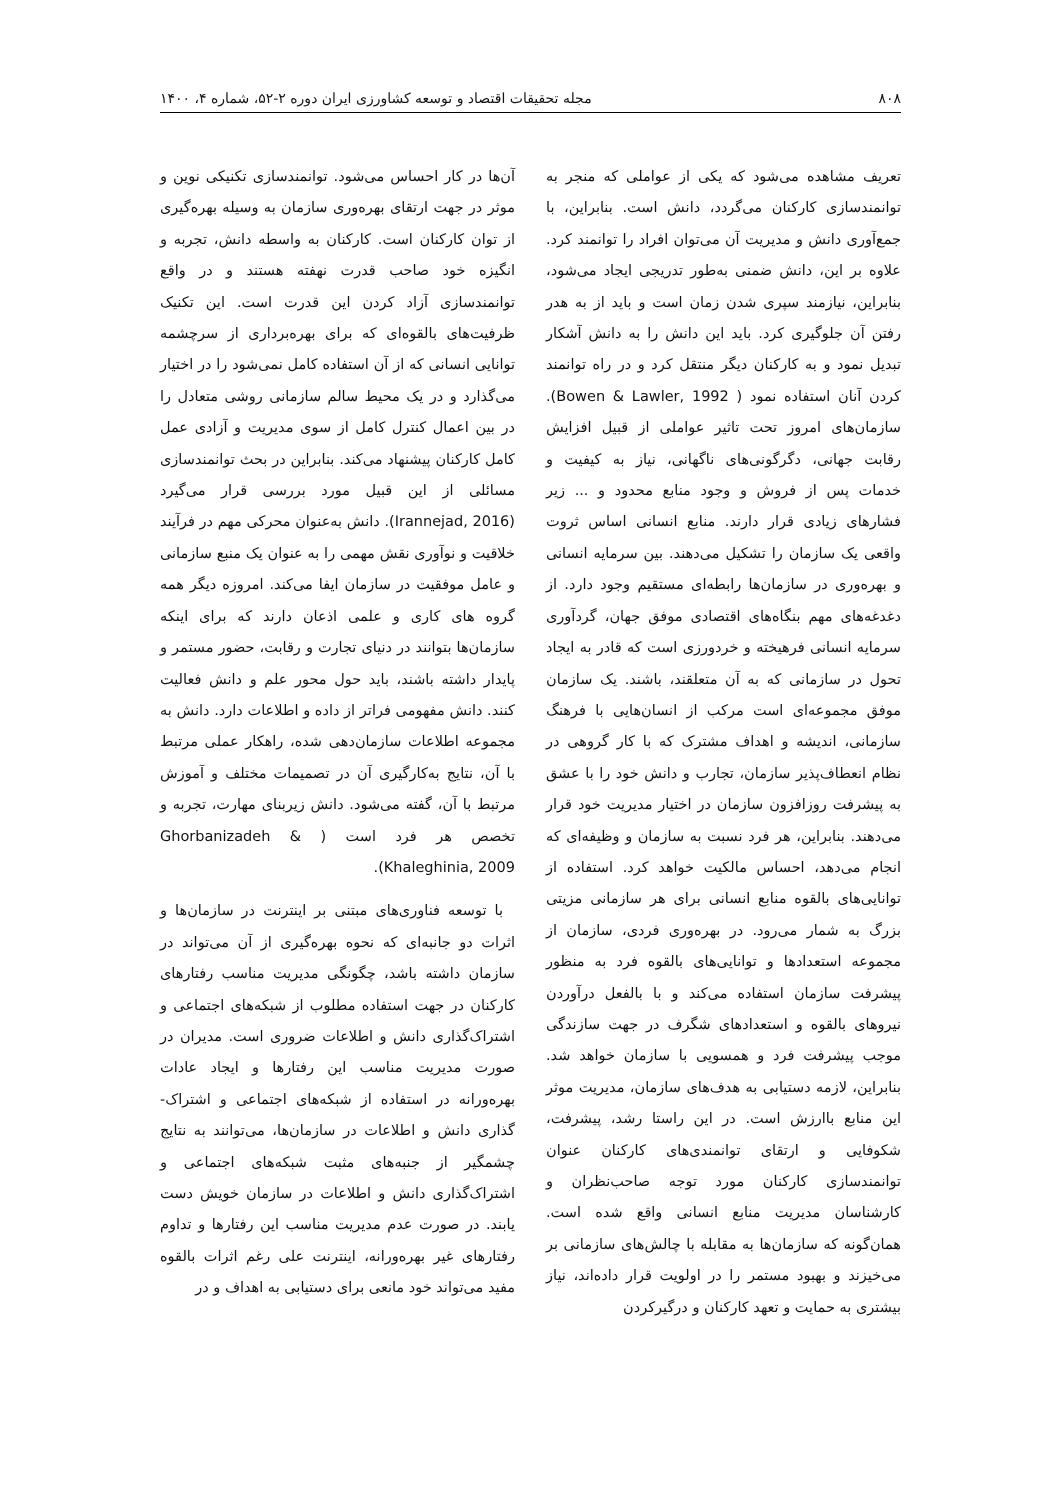۸۰۸ مجله تحقیقات اقتصاد و توسعه کشاورزی ایران دوره ۲-۵۲، شماره ۴، ۱۴۰۰
تعریف مشاهده می‌شود که یکی از عواملی که منجر به توانمندسازی کارکنان می‌گردد، دانش است. بنابراین، با جمع‌آوری دانش و مدیریت آن می‌توان افراد را توانمند کرد. علاوه بر این، دانش ضمنی به‌طور تدریجی ایجاد می‌شود، بنابراین، نیازمند سپری شدن زمان است و باید از به هدر رفتن آن جلوگیری کرد. باید این دانش را به دانش آشکار تبدیل نمود و به کارکنان دیگر منتقل کرد و در راه توانمند کردن آنان استفاده نمود ( Bowen & Lawler, 1992). سازمان‌های امروز تحت تاثیر عواملی از قبیل افزایش رقابت جهانی، دگرگونی‌های ناگهانی، نیاز به کیفیت و خدمات پس از فروش و وجود منابع محدود و ... زیر فشارهای زیادی قرار دارند. منابع انسانی اساس ثروت واقعی یک سازمان را تشکیل می‌دهند. بین سرمایه انسانی و بهره‌وری در سازمان‌ها رابطه‌ای مستقیم وجود دارد. از دغدغه‌های مهم بنگاه‌های اقتصادی موفق جهان، گردآوری سرمایه انسانی فرهیخته و خردورزی است که قادر به ایجاد تحول در سازمانی که به آن متعلقند، باشند. یک سازمان موفق مجموعه‌ای است مرکب از انسان‌هایی با فرهنگ سازمانی، اندیشه و اهداف مشترک که با کار گروهی در نظام انعطاف‌پذیر سازمان، تجارب و دانش خود را با عشق به پیشرفت روزافزون سازمان در اختیار مدیریت خود قرار می‌دهند. بنابراین، هر فرد نسبت به سازمان و وظیفه‌ای که انجام می‌دهد، احساس مالکیت خواهد کرد. استفاده از توانایی‌های بالقوه منابع انسانی برای هر سازمانی مزیتی بزرگ به شمار می‌رود. در بهره‌وری فردی، سازمان از مجموعه استعدادها و توانایی‌های بالقوه فرد به منظور پیشرفت سازمان استفاده می‌کند و با بالفعل درآوردن نیروهای بالقوه و استعدادهای شگرف در جهت سازندگی موجب پیشرفت فرد و همسویی با سازمان خواهد شد. بنابراین، لازمه دستیابی به هدف‌های سازمان، مدیریت موثر این منابع باارزش است. در این راستا رشد، پیشرفت، شکوفایی و ارتقای توانمندی‌های کارکنان عنوان توانمندسازی کارکنان مورد توجه صاحب‌نظران و کارشناسان مدیریت منابع انسانی واقع شده است. همان‌گونه که سازمان‌ها به مقابله با چالش‌های سازمانی بر می‌خیزند و بهبود مستمر را در اولویت قرار داده‌اند، نیاز بیشتری به حمایت و تعهد کارکنان و درگیرکردن
آن‌ها در کار احساس می‌شود. توانمندسازی تکنیکی نوین و موثر در جهت ارتقای بهره‌وری سازمان به وسیله بهره‌گیری از توان کارکنان است. کارکنان به واسطه دانش، تجربه و انگیزه خود صاحب قدرت نهفته هستند و در واقع توانمندسازی آزاد کردن این قدرت است. این تکنیک ظرفیت‌های بالقوه‌ای که برای بهره‌برداری از سرچشمه توانایی انسانی که از آن استفاده کامل نمی‌شود را در اختیار می‌گذارد و در یک محیط سالم سازمانی روشی متعادل را در بین اعمال کنترل کامل از سوی مدیریت و آزادی عمل کامل کارکنان پیشنهاد می‌کند. بنابراین در بحث توانمندسازی مسائلی از این قبیل مورد بررسی قرار می‌گیرد (Irannejad, 2016). دانش به‌عنوان محرکی مهم در فرآیند خلاقیت و نوآوری نقش مهمی را به عنوان یک منبع سازمانی و عامل موفقیت در سازمان ایفا می‌کند. امروزه دیگر همه گروه های کاری و علمی اذعان دارند که برای اینکه سازمان‌ها بتوانند در دنیای تجارت و رقابت، حضور مستمر و پایدار داشته باشند، باید حول محور علم و دانش فعالیت کنند. دانش مفهومی فراتر از داده و اطلاعات دارد. دانش به مجموعه اطلاعات سازمان‌دهی شده، راهکار عملی مرتبط با آن، نتایج به‌کارگیری آن در تصمیمات مختلف و آموزش مرتبط با آن، گفته می‌شود. دانش زیربنای مهارت، تجربه و تخصص هر فرد است ( Ghorbanizadeh & Khaleghinia, 2009).
با توسعه فناوری‌های مبتنی بر اینترنت در سازمان‌ها و اثرات دو جانبه‌ای که نحوه بهره‌گیری از آن می‌تواند در سازمان داشته باشد، چگونگی مدیریت مناسب رفتارهای کارکنان در جهت استفاده مطلوب از شبکه‌های اجتماعی و اشتراک‌گذاری دانش و اطلاعات ضروری است. مدیران در صورت مدیریت مناسب این رفتارها و ایجاد عادات بهره‌ورانه در استفاده از شبکه‌های اجتماعی و اشتراک‌-گذاری دانش و اطلاعات در سازمان‌ها، می‌توانند به نتایج چشمگیر از جنبه‌های مثبت شبکه‌های اجتماعی و اشتراک‌گذاری دانش و اطلاعات در سازمان خویش دست یابند. در صورت عدم مدیریت مناسب این رفتارها و تداوم رفتارهای غیر بهره‌ورانه، اینترنت علی رغم اثرات بالقوه مفید می‌تواند خود مانعی برای دستیابی به اهداف و در